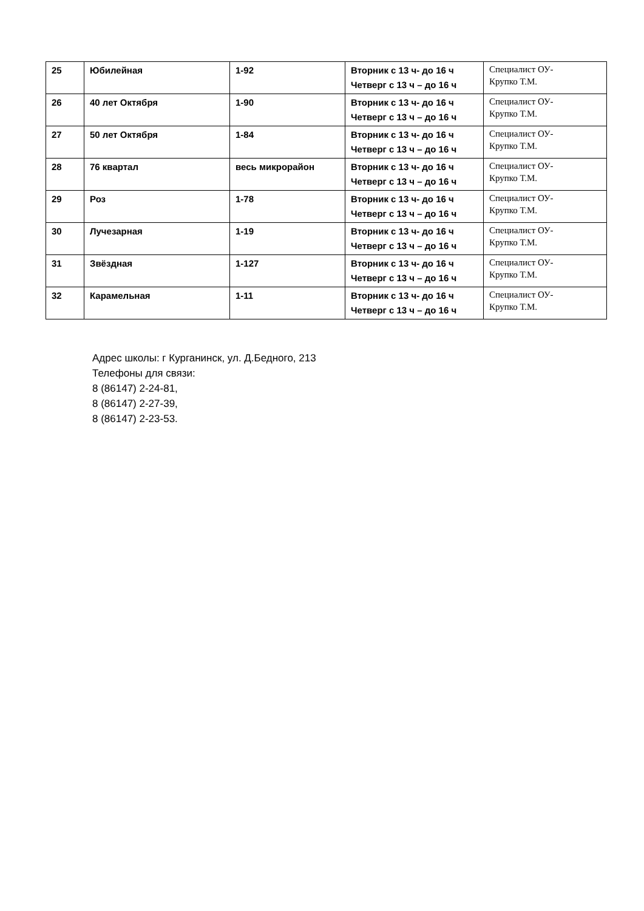| 25 | Юбилейная | 1-92 | Вторник с 13 ч- до 16 ч Четверг с 13 ч – до 16 ч | Специалист ОУ- Крупко Т.М. |
| 26 | 40 лет Октября | 1-90 | Вторник с 13 ч- до 16 ч Четверг с 13 ч – до 16 ч | Специалист ОУ- Крупко Т.М. |
| 27 | 50 лет Октября | 1-84 | Вторник с 13 ч- до 16 ч Четверг с 13 ч – до 16 ч | Специалист ОУ- Крупко Т.М. |
| 28 | 76 квартал | весь микрорайон | Вторник с 13 ч- до 16 ч Четверг с 13 ч – до 16 ч | Специалист ОУ- Крупко Т.М. |
| 29 | Роз | 1-78 | Вторник с 13 ч- до 16 ч Четверг с 13 ч – до 16 ч | Специалист ОУ- Крупко Т.М. |
| 30 | Лучезарная | 1-19 | Вторник с 13 ч- до 16 ч Четверг с 13 ч – до 16 ч | Специалист ОУ- Крупко Т.М. |
| 31 | Звёздная | 1-127 | Вторник с 13 ч- до 16 ч Четверг с 13 ч – до 16 ч | Специалист ОУ- Крупко Т.М. |
| 32 | Карамельная | 1-11 | Вторник с 13 ч- до 16 ч Четверг с 13 ч – до 16 ч | Специалист ОУ- Крупко Т.М. |
Адрес школы: г Курганинск, ул. Д.Бедного, 213
Телефоны для связи:
8 (86147) 2-24-81,
8 (86147) 2-27-39,
8 (86147) 2-23-53.